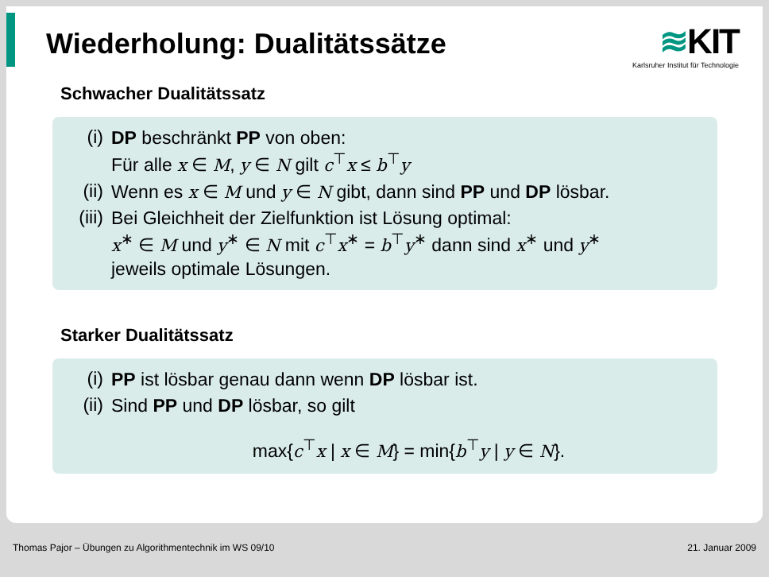Wiederholung: Dualitätssätze
≋KIT
Karlsruher Institut für Technologie
Schwacher Dualitätssatz
(i)
DP beschränkt PP von oben:
Für alle x ∈ M, y ∈ N gilt c<sup>⊤</sup>x ≤ b<sup>⊤</sup>y
(ii)
Wenn es x ∈ M und y ∈ N gibt, dann sind PP und DP lösbar.
(iii)
Bei Gleichheit der Zielfunktion ist Lösung optimal:
x<sup>∗</sup> ∈ M und y<sup>∗</sup> ∈ N mit c<sup>⊤</sup>x<sup>∗</sup> = b<sup>⊤</sup>y<sup>∗</sup> dann sind x<sup>∗</sup> und y<sup>∗</sup>
jeweils optimale Lösungen.
Starker Dualitätssatz
(i)
PP ist lösbar genau dann wenn DP lösbar ist.
(ii)
Sind PP und DP lösbar, so gilt
max{c<sup>⊤</sup>x | x ∈ M} = min{b<sup>⊤</sup>y | y ∈ N}.
Thomas Pajor – Übungen zu Algorithmentechnik im WS 09/10 21. Januar 2009